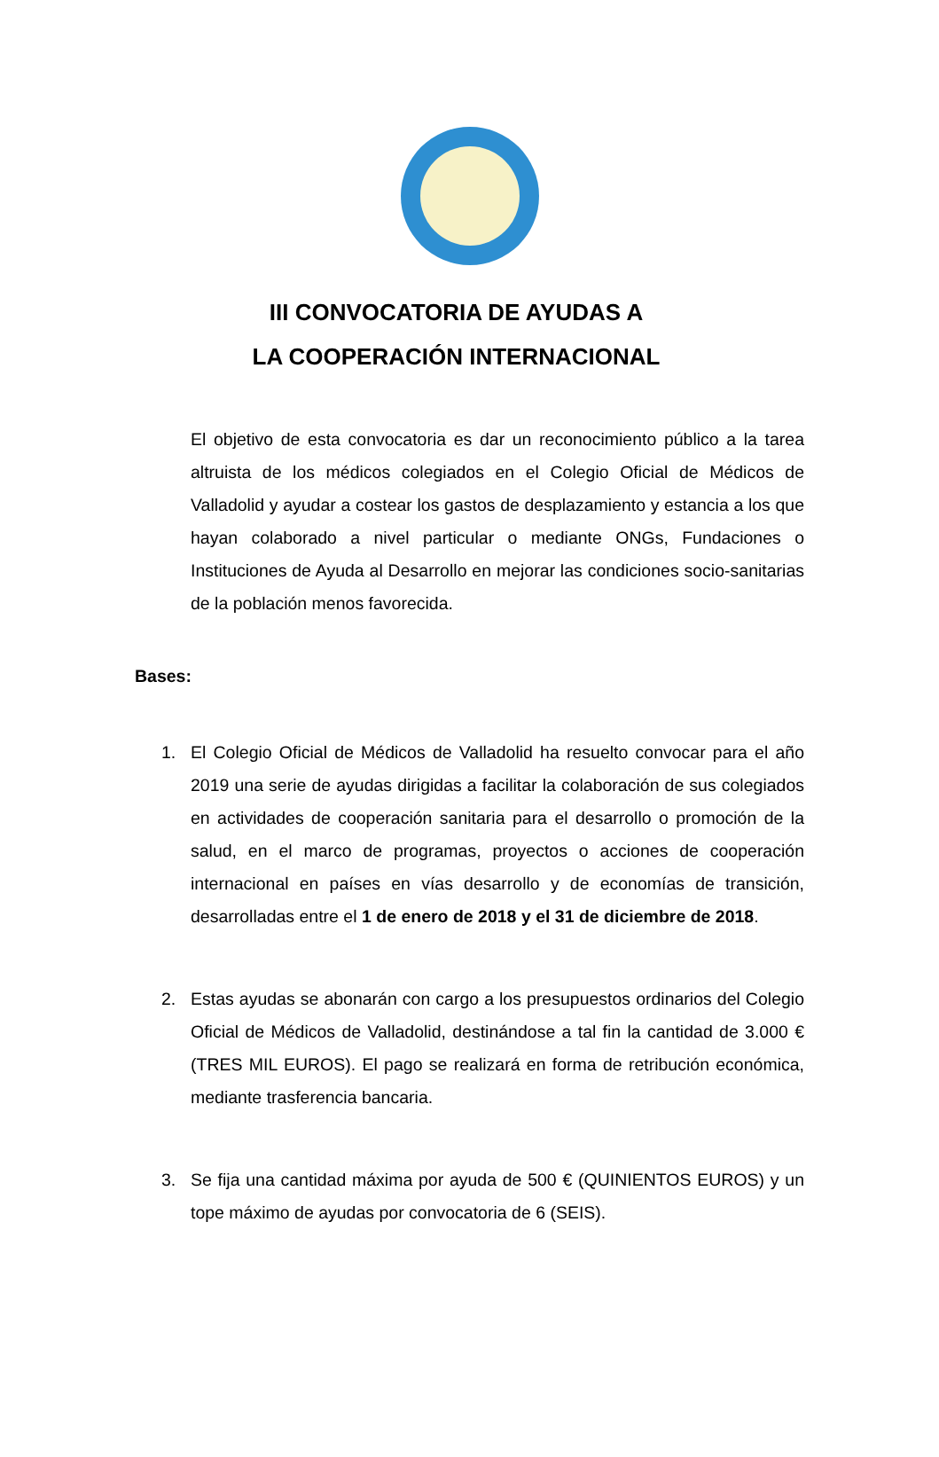III CONVOCATORIA DE AYUDAS A
LA COOPERACIÓN INTERNACIONAL
El objetivo de esta convocatoria es dar un reconocimiento público a la tarea altruista de los médicos colegiados en el Colegio Oficial de Médicos de Valladolid y ayudar a costear los gastos de desplazamiento y estancia a los que hayan colaborado a nivel particular o mediante ONGs, Fundaciones o Instituciones de Ayuda al Desarrollo en mejorar las condiciones socio-sanitarias de la población menos favorecida.
Bases:
1. El Colegio Oficial de Médicos de Valladolid ha resuelto convocar para el año 2019 una serie de ayudas dirigidas a facilitar la colaboración de sus colegiados en actividades de cooperación sanitaria para el desarrollo o promoción de la salud, en el marco de programas, proyectos o acciones de cooperación internacional en países en vías desarrollo y de economías de transición, desarrolladas entre el 1 de enero de 2018 y el 31 de diciembre de 2018.
2. Estas ayudas se abonarán con cargo a los presupuestos ordinarios del Colegio Oficial de Médicos de Valladolid, destinándose a tal fin la cantidad de 3.000 € (TRES MIL EUROS). El pago se realizará en forma de retribución económica, mediante trasferencia bancaria.
3. Se fija una cantidad máxima por ayuda de 500 € (QUINIENTOS EUROS) y un tope máximo de ayudas por convocatoria de 6 (SEIS).